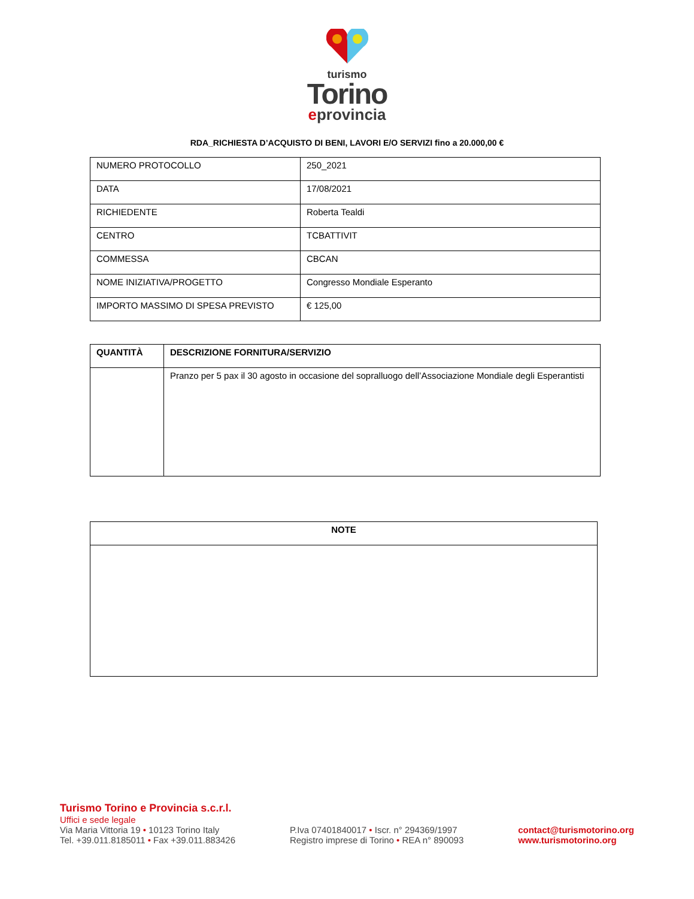turismo
Torino
eprovincia
RDA_RICHIESTA D’ACQUISTO DI BENI, LAVORI E/O SERVIZI fino a 20.000,00 €
| NUMERO PROTOCOLLO | 250_2021 |
| DATA | 17/08/2021 |
| RICHIEDENTE | Roberta Tealdi |
| CENTRO | TCBATTIVIT |
| COMMESSA | CBCAN |
| NOME INIZIATIVA/PROGETTO | Congresso Mondiale Esperanto |
| IMPORTO MASSIMO DI SPESA PREVISTO | € 125,00 |
| QUANTITÀ | DESCRIZIONE FORNITURA/SERVIZIO |
| --- | --- |
| | Pranzo per 5 pax il 30 agosto in occasione del sopralluogo dell’Associazione Mondiale degli Esperantisti |
| NOTE |
| --- |
Turismo Torino e Provincia s.c.r.l.
Uffici e sede legale
Via Maria Vittoria 19 • 10123 Torino Italy
Tel. +39.011.8185011 • Fax +39.011.883426
P.Iva 07401840017 • Iscr. n° 294369/1997
Registro imprese di Torino • REA n° 890093
contact@turismotorino.org
www.turismotorino.org